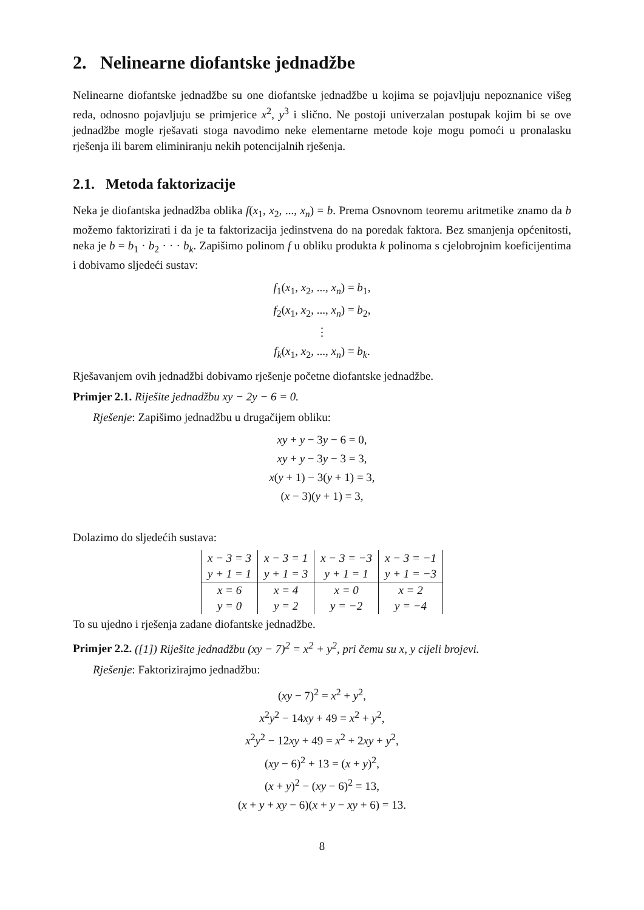2. Nelinearne diofantske jednadžbe
Nelinearne diofantske jednadžbe su one diofantske jednadžbe u kojima se pojavljuju nepoznanice višeg reda, odnosno pojavljuju se primjerice x<sup>2</sup>, y<sup>3</sup> i slično. Ne postoji univerzalan postupak kojim bi se ove jednadžbe mogle rješavati stoga navodimo neke elementarne metode koje mogu pomoći u pronalasku rješenja ili barem eliminiranju nekih potencijalnih rješenja.
2.1. Metoda faktorizacije
Neka je diofantska jednadžba oblika f(x<sub>1</sub>, x<sub>2</sub>, ..., x<sub>n</sub>) = b. Prema Osnovnom teoremu aritmetike znamo da b možemo faktorizirati i da je ta faktorizacija jedinstvena do na poredak faktora. Bez smanjenja općenitosti, neka je b = b<sub>1</sub> · b<sub>2</sub> · · · b<sub>k</sub>. Zapišimo polinom f u obliku produkta k polinoma s cjelobrojnim koeficijentima i dobivamo sljedeći sustav:
f<sub>1</sub>(x<sub>1</sub>, x<sub>2</sub>, ..., x<sub>n</sub>) = b<sub>1</sub>,
f<sub>2</sub>(x<sub>1</sub>, x<sub>2</sub>, ..., x<sub>n</sub>) = b<sub>2</sub>,
⋮
f<sub>k</sub>(x<sub>1</sub>, x<sub>2</sub>, ..., x<sub>n</sub>) = b<sub>k</sub>.
Rješavanjem ovih jednadžbi dobivamo rješenje početne diofantske jednadžbe.
Primjer 2.1. Riješite jednadžbu xy − 2y − 6 = 0.
Rješenje: Zapišimo jednadžbu u drugačijem obliku:
xy + y − 3y − 6 = 0,
xy + y − 3y − 3 = 3,
x(y + 1) − 3(y + 1) = 3,
(x − 3)(y + 1) = 3,
Dolazimo do sljedećih sustava:
| x − 3 = 3 | x − 3 = 1 | x − 3 = −3 | x − 3 = −1 |
| y + 1 = 1 | y + 1 = 3 | y + 1 = 1 | y + 1 = −3 |
| x = 6 | x = 4 | x = 0 | x = 2 |
| y = 0 | y = 2 | y = −2 | y = −4 |
To su ujedno i rješenja zadane diofantske jednadžbe.
Primjer 2.2. ([1]) Riješite jednadžbu (xy − 7)<sup>2</sup> = x<sup>2</sup> + y<sup>2</sup>, pri čemu su x, y cijeli brojevi.
Rješenje: Faktorizirajmo jednadžbu:
(xy − 7)<sup>2</sup> = x<sup>2</sup> + y<sup>2</sup>,
x<sup>2</sup>y<sup>2</sup> − 14xy + 49 = x<sup>2</sup> + y<sup>2</sup>,
x<sup>2</sup>y<sup>2</sup> − 12xy + 49 = x<sup>2</sup> + 2xy + y<sup>2</sup>,
(xy − 6)<sup>2</sup> + 13 = (x + y)<sup>2</sup>,
(x + y)<sup>2</sup> − (xy − 6)<sup>2</sup> = 13,
(x + y + xy − 6)(x + y − xy + 6) = 13.
8